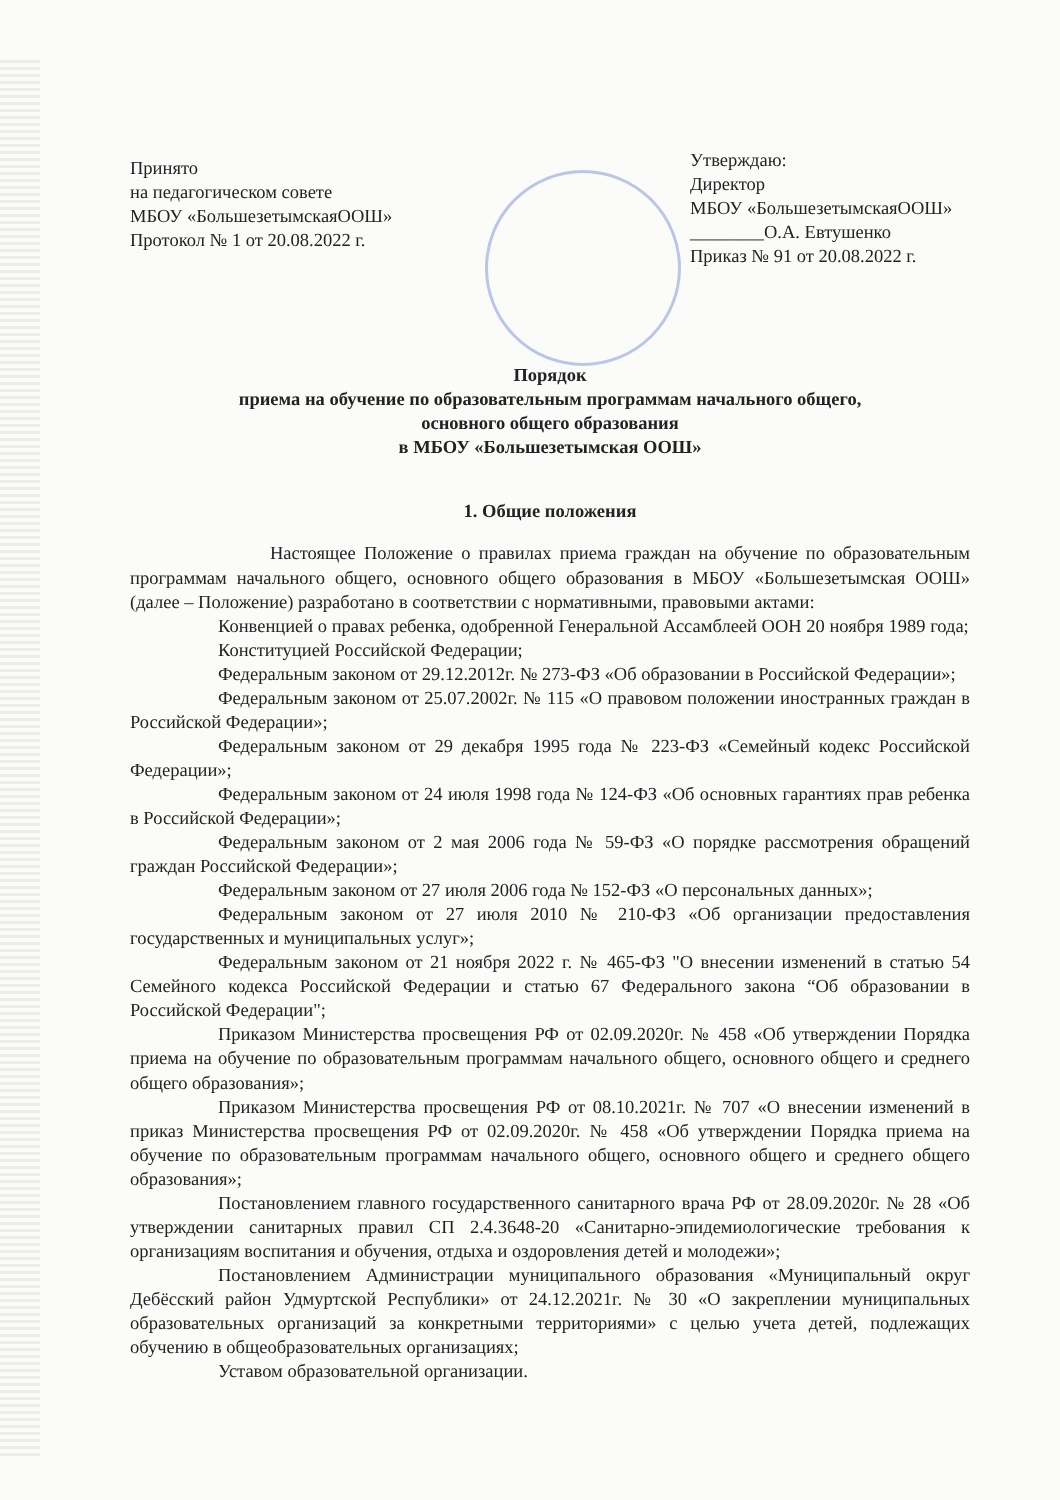Принято
на педагогическом совете
МБОУ «БольшезетымскаяООШ»
Протокол № 1 от 20.08.2022 г.
Утверждаю:
Директор
МБОУ «БольшезетымскаяООШ»
________О.А. Евтушенко
Приказ № 91 от 20.08.2022 г.
Порядок
приема на обучение по образовательным программам начального общего,
основного общего образования
в МБОУ «Большезетымская ООШ»
1. Общие положения
Настоящее Положение о правилах приема граждан на обучение по образовательным программам начального общего, основного общего образования в МБОУ «Большезетымская ООШ» (далее – Положение) разработано в соответствии с нормативными, правовыми актами:
Конвенцией о правах ребенка, одобренной Генеральной Ассамблеей ООН 20 ноября 1989 года;
Конституцией Российской Федерации;
Федеральным законом от 29.12.2012г. № 273-ФЗ «Об образовании в Российской Федерации»;
Федеральным законом от 25.07.2002г. № 115 «О правовом положении иностранных граждан в Российской Федерации»;
Федеральным законом от 29 декабря 1995 года № 223-ФЗ «Семейный кодекс Российской Федерации»;
Федеральным законом от 24 июля 1998 года № 124-ФЗ «Об основных гарантиях прав ребенка в Российской Федерации»;
Федеральным законом от 2 мая 2006 года № 59-ФЗ «О порядке рассмотрения обращений граждан Российской Федерации»;
Федеральным законом от 27 июля 2006 года № 152-ФЗ «О персональных данных»;
Федеральным законом от 27 июля 2010 № 210-ФЗ «Об организации предоставления государственных и муниципальных услуг»;
Федеральным законом от 21 ноября 2022 г. № 465-ФЗ "О внесении изменений в статью 54 Семейного кодекса Российской Федерации и статью 67 Федерального закона “Об образовании в Российской Федерации";
Приказом Министерства просвещения РФ от 02.09.2020г. № 458 «Об утверждении Порядка приема на обучение по образовательным программам начального общего, основного общего и среднего общего образования»;
Приказом Министерства просвещения РФ от 08.10.2021г. № 707 «О внесении изменений в приказ Министерства просвещения РФ от 02.09.2020г. № 458 «Об утверждении Порядка приема на обучение по образовательным программам начального общего, основного общего и среднего общего образования»;
Постановлением главного государственного санитарного врача РФ от 28.09.2020г. № 28 «Об утверждении санитарных правил СП 2.4.3648-20 «Санитарно-эпидемиологические требования к организациям воспитания и обучения, отдыха и оздоровления детей и молодежи»;
Постановлением Администрации муниципального образования «Муниципальный округ Дебёсский район Удмуртской Республики» от 24.12.2021г. № 30 «О закреплении муниципальных образовательных организаций за конкретными территориями» с целью учета детей, подлежащих обучению в общеобразовательных организациях;
Уставом образовательной организации.